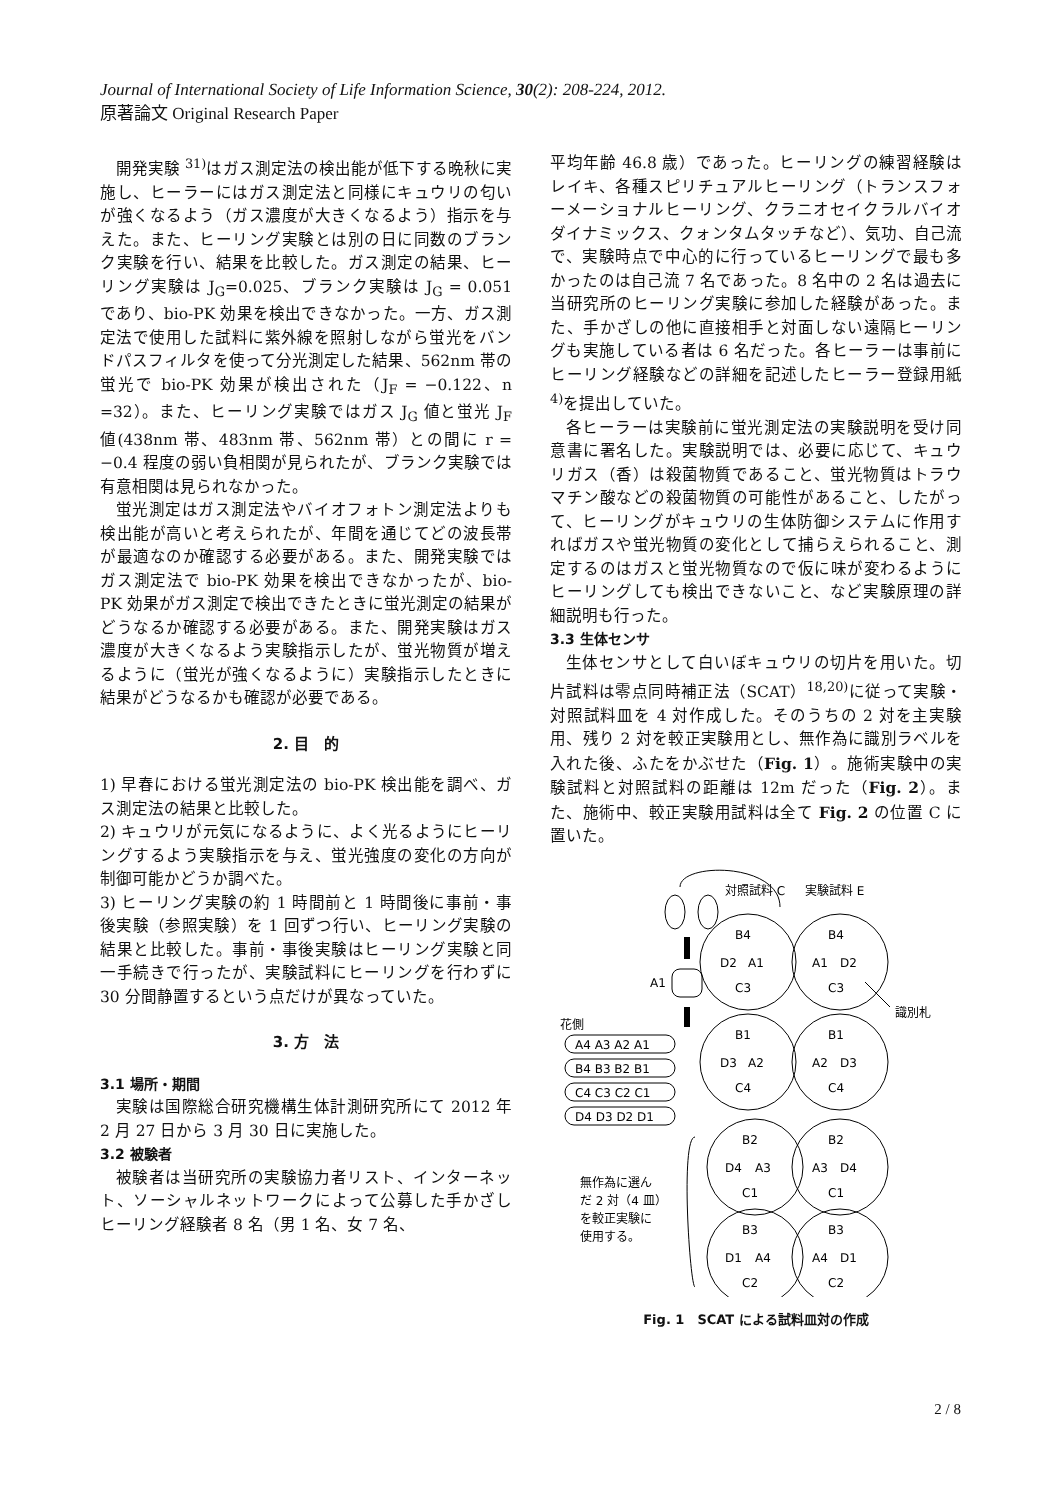Journal of International Society of Life Information Science, 30(2): 208-224, 2012.
原著論文 Original Research Paper
開発実験 <sup>31)</sup>はガス測定法の検出能が低下する晩秋に実施し、ヒーラーにはガス測定法と同様にキュウリの匂いが強くなるよう（ガス濃度が大きくなるよう）指示を与えた。また、ヒーリング実験とは別の日に同数のブランク実験を行い、結果を比較した。ガス測定の結果、ヒーリング実験は J<sub>G</sub>=0.025、ブランク実験は J<sub>G</sub> = 0.051 であり、bio-PK 効果を検出できなかった。一方、ガス測定法で使用した試料に紫外線を照射しながら蛍光をバンドパスフィルタを使って分光測定した結果、562nm 帯の蛍光で bio-PK 効果が検出された（J<sub>F</sub> = −0.122、n =32）。また、ヒーリング実験ではガス J<sub>G</sub> 値と蛍光 J<sub>F</sub> 値(438nm 帯、483nm 帯、562nm 帯）との間に r = −0.4 程度の弱い負相関が見られたが、ブランク実験では有意相関は見られなかった。
蛍光測定はガス測定法やバイオフォトン測定法よりも検出能が高いと考えられたが、年間を通じてどの波長帯が最適なのか確認する必要がある。また、開発実験ではガス測定法で bio-PK 効果を検出できなかったが、bio-PK 効果がガス測定で検出できたときに蛍光測定の結果がどうなるか確認する必要がある。また、開発実験はガス濃度が大きくなるよう実験指示したが、蛍光物質が増えるように（蛍光が強くなるように）実験指示したときに結果がどうなるかも確認が必要である。
2. 目　的
1) 早春における蛍光測定法の bio-PK 検出能を調べ、ガス測定法の結果と比較した。
2) キュウリが元気になるように、よく光るようにヒーリングするよう実験指示を与え、蛍光強度の変化の方向が制御可能かどうか調べた。
3) ヒーリング実験の約 1 時間前と 1 時間後に事前・事後実験（参照実験）を 1 回ずつ行い、ヒーリング実験の結果と比較した。事前・事後実験はヒーリング実験と同一手続きで行ったが、実験試料にヒーリングを行わずに 30 分間静置するという点だけが異なっていた。
3. 方　法
3.1 場所・期間
実験は国際総合研究機構生体計測研究所にて 2012 年 2 月 27 日から 3 月 30 日に実施した。
3.2 被験者
被験者は当研究所の実験協力者リスト、インターネット、ソーシャルネットワークによって公募した手かざしヒーリング経験者 8 名（男 1 名、女 7 名、
平均年齢 46.8 歳）であった。ヒーリングの練習経験はレイキ、各種スピリチュアルヒーリング（トランスフォーメーショナルヒーリング、クラニオセイクラルバイオダイナミックス、クォンタムタッチなど）、気功、自己流で、実験時点で中心的に行っているヒーリングで最も多かったのは自己流 7 名であった。8 名中の 2 名は過去に当研究所のヒーリング実験に参加した経験があった。また、手かざしの他に直接相手と対面しない遠隔ヒーリングも実施している者は 6 名だった。各ヒーラーは事前にヒーリング経験などの詳細を記述したヒーラー登録用紙 <sup>4)</sup>を提出していた。
各ヒーラーは実験前に蛍光測定法の実験説明を受け同意書に署名した。実験説明では、必要に応じて、キュウリガス（香）は殺菌物質であること、蛍光物質はトラウマチン酸などの殺菌物質の可能性があること、したがって、ヒーリングがキュウリの生体防御システムに作用すればガスや蛍光物質の変化として捕らえられること、測定するのはガスと蛍光物質なので仮に味が変わるようにヒーリングしても検出できないこと、など実験原理の詳細説明も行った。
3.3 生体センサ
生体センサとして白いぼキュウリの切片を用いた。切片試料は零点同時補正法（SCAT）<sup>18,20)</sup>に従って実験・対照試料皿を 4 対作成した。そのうちの 2 対を主実験用、残り 2 対を較正実験用とし、無作為に識別ラベルを入れた後、ふたをかぶせた（Fig. 1）。施術実験中の実験試料と対照試料の距離は 12m だった（Fig. 2）。また、施術中、較正実験用試料は全て Fig. 2 の位置 C に置いた。
対照試料 C
実験試料 E
A1
花側
A4 A3 A2 A1
B4 B3 B2 B1
C4 C3 C2 C1
D4 D3 D2 D1
B4
D2
A1
C3
B4
A1
D2
C3
識別札
B1
D3
A2
C4
B1
A2
D3
C4
B2
D4
A3
C1
B2
A3
D4
C1
無作為に選ん
だ 2 対（4 皿）
を較正実験に
使用する。
B3
D1
A4
C2
B3
A4
D1
C2
Fig. 1　SCAT による試料皿対の作成
2 / 8